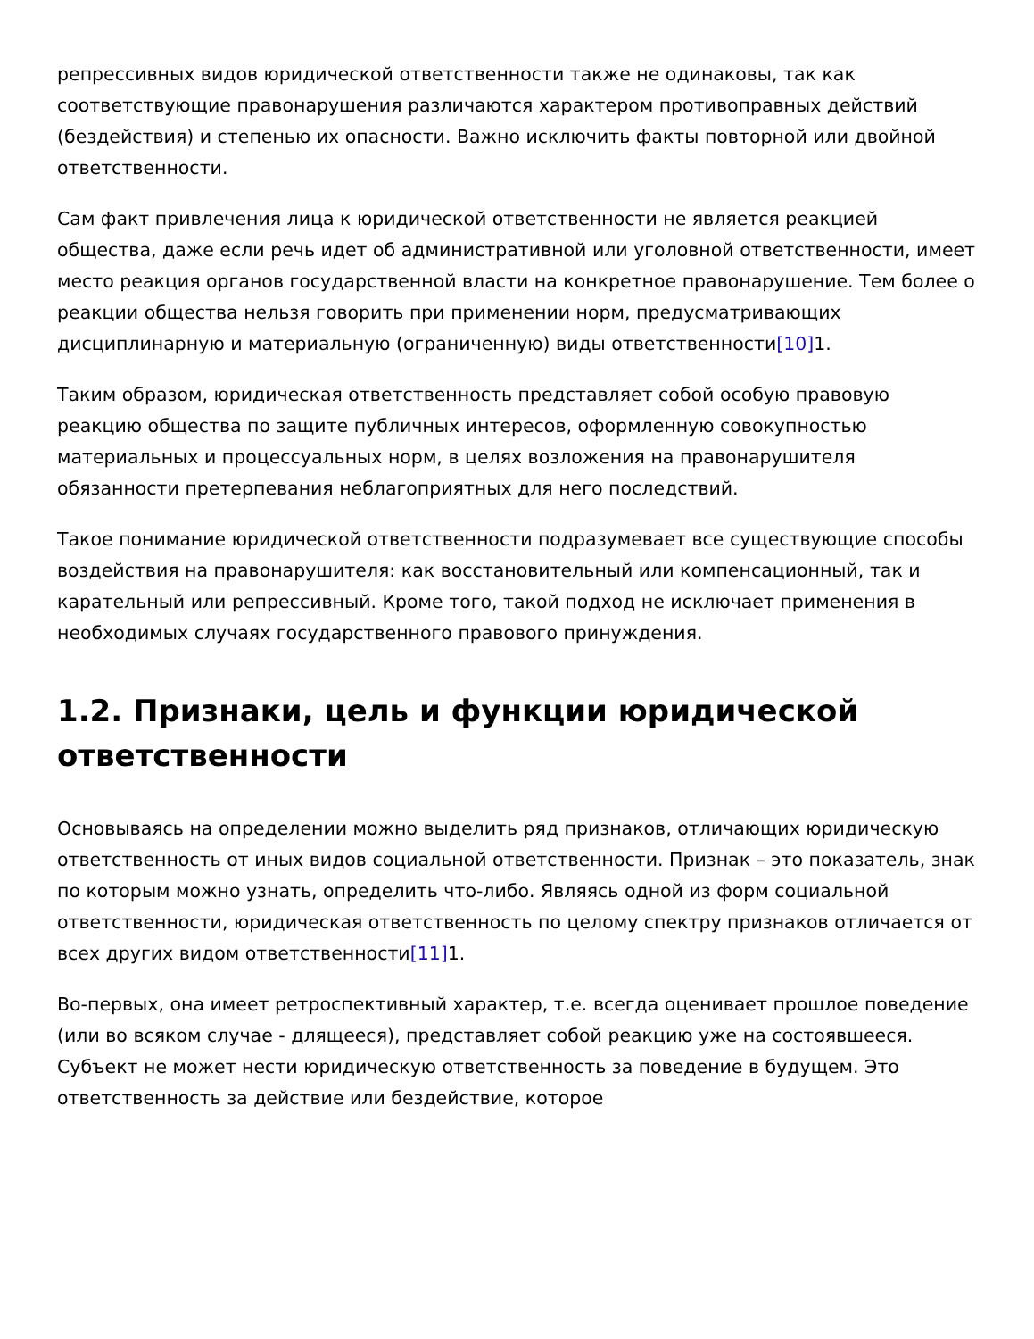репрессивных видов юридической ответственности также не одинаковы, так как соответствующие правонарушения различаются характером противоправных действий (бездействия) и степенью их опасности. Важно исключить факты повторной или двойной ответственности.
Сам факт привлечения лица к юридической ответственности не является реакцией общества, даже если речь идет об административной или уголовной ответственности, имеет место реакция органов государственной власти на конкретное правонарушение. Тем более о реакции общества нельзя говорить при применении норм, предусматривающих дисциплинарную и материальную (ограниченную) виды ответственности[10] 1.
Таким образом, юридическая ответственность представляет собой особую правовую реакцию общества по защите публичных интересов, оформленную совокупностью материальных и процессуальных норм, в целях возложения на правонарушителя обязанности претерпевания неблагоприятных для него последствий.
Такое понимание юридической ответственности подразумевает все существующие способы воздействия на правонарушителя: как восстановительный или компенсационный, так и карательный или репрессивный. Кроме того, такой подход не исключает применения в необходимых случаях государственного правового принуждения.
1.2. Признаки, цель и функции юридической ответственности
Основываясь на определении можно выделить ряд признаков, отличающих юридическую ответственность от иных видов социальной ответственности. Признак – это показатель, знак по которым можно узнать, определить что-либо. Являясь одной из форм социальной ответственности, юридическая ответственность по целому спектру признаков отличается от всех других видом ответственности[11] 1.
Во-первых, она имеет ретроспективный характер, т.е. всегда оценивает прошлое поведение (или во всяком случае - длящееся), представляет собой реакцию уже на состоявшееся. Субъект не может нести юридическую ответственность за поведение в будущем. Это ответственность за действие или бездействие, которое